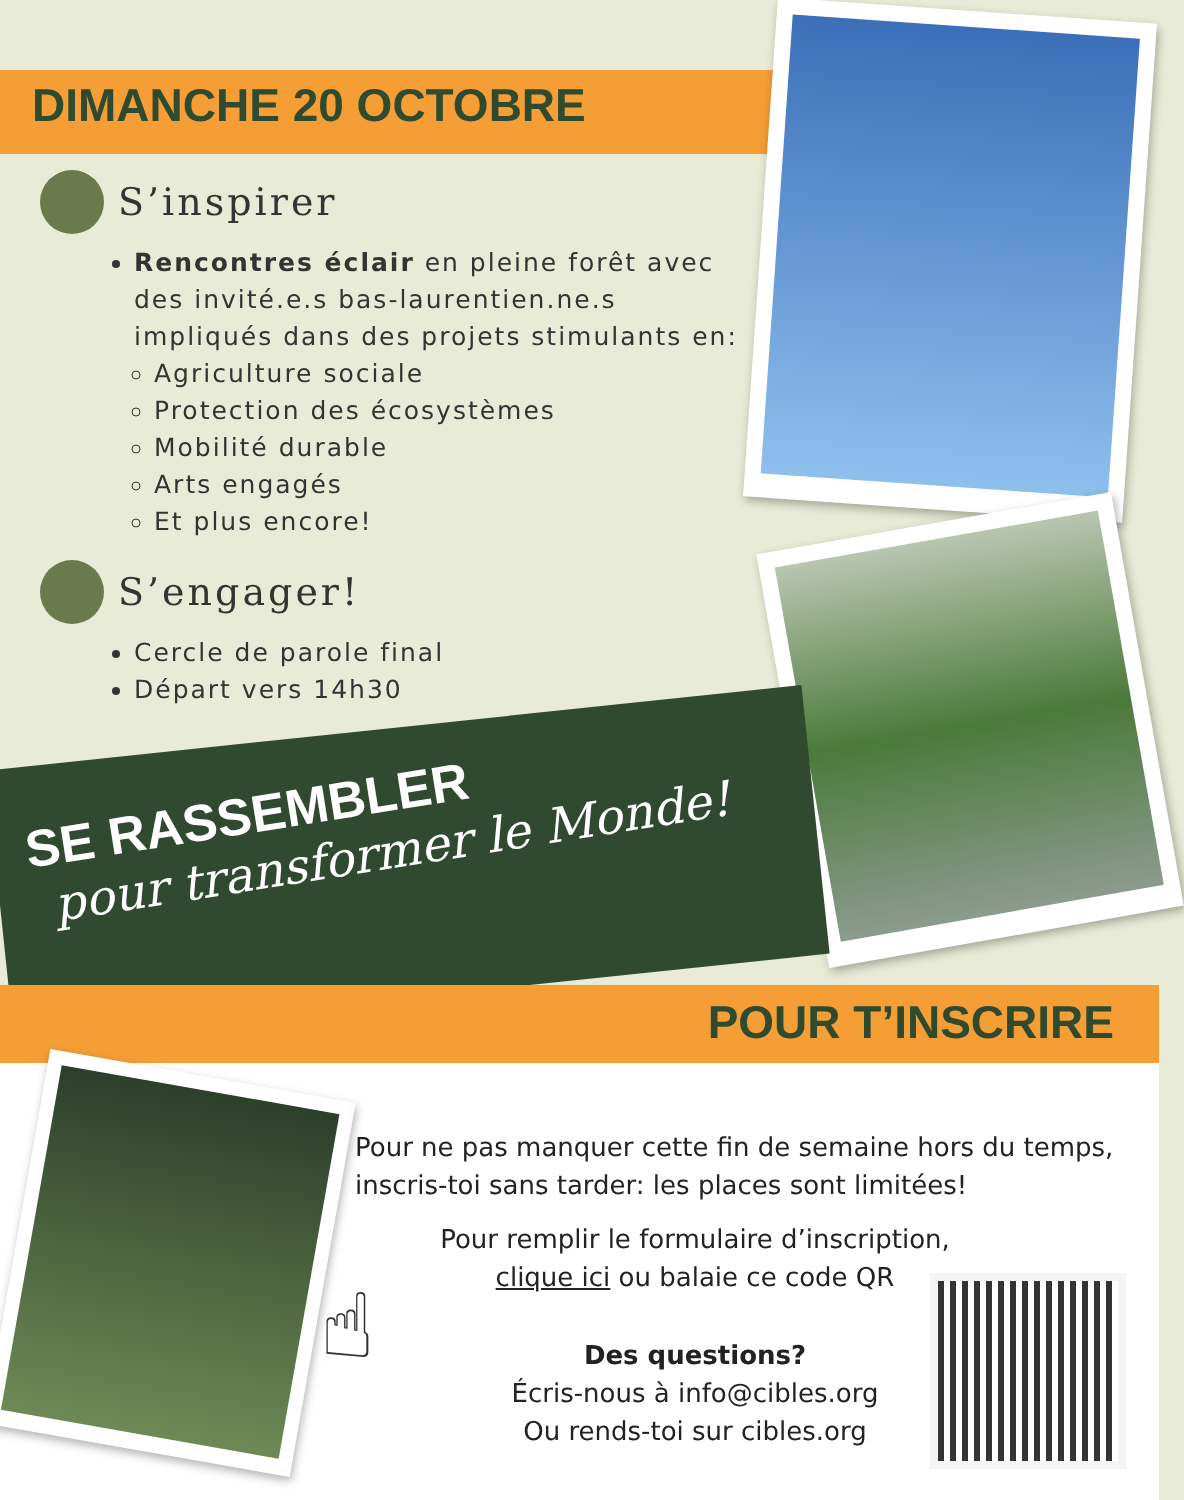DIMANCHE 20 OCTOBRE
S’inspirer
Rencontres éclair en pleine forêt avec des invité.e.s bas-laurentien.ne.s impliqués dans des projets stimulants en:
Agriculture sociale
Protection des écosystèmes
Mobilité durable
Arts engagés
Et plus encore!
S’engager!
Cercle de parole final
Départ vers 14h30
SE RASSEMBLER
pour transformer le Monde!
POUR T’INSCRIRE
Pour ne pas manquer cette fin de semaine hors du temps, inscris-toi sans tarder: les places sont limitées!
Pour remplir le formulaire d’inscription,
clique ici ou balaie ce code QR
Des questions?
Écris-nous à info@cibles.org
Ou rends-toi sur cibles.org
☝